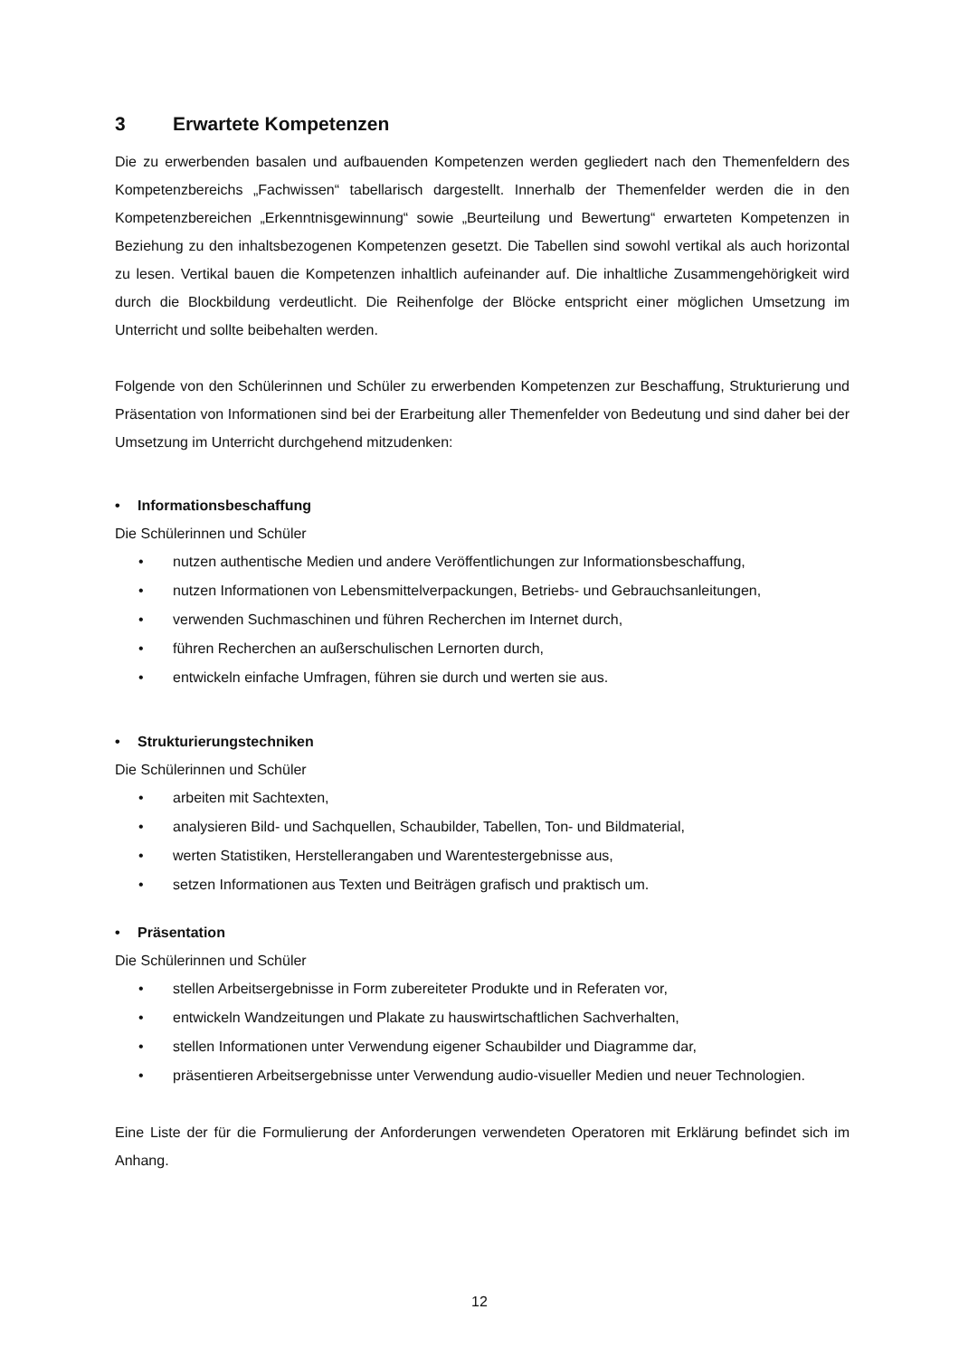3 Erwartete Kompetenzen
Die zu erwerbenden basalen und aufbauenden Kompetenzen werden gegliedert nach den Themenfeldern des Kompetenzbereichs „Fachwissen“ tabellarisch dargestellt. Innerhalb der Themenfelder werden die in den Kompetenzbereichen „Erkenntnisgewinnung“ sowie „Beurteilung und Bewertung“ erwarteten Kompetenzen in Beziehung zu den inhaltsbezogenen Kompetenzen gesetzt. Die Tabellen sind sowohl vertikal als auch horizontal zu lesen. Vertikal bauen die Kompetenzen inhaltlich aufeinander auf. Die inhaltliche Zusammengehörigkeit wird durch die Blockbildung verdeutlicht. Die Reihenfolge der Blöcke entspricht einer möglichen Umsetzung im Unterricht und sollte beibehalten werden.
Folgende von den Schülerinnen und Schüler zu erwerbenden Kompetenzen zur Beschaffung, Strukturierung und Präsentation von Informationen sind bei der Erarbeitung aller Themenfelder von Bedeutung und sind daher bei der Umsetzung im Unterricht durchgehend mitzudenken:
• Informationsbeschaffung
Die Schülerinnen und Schüler
• nutzen authentische Medien und andere Veröffentlichungen zur Informationsbeschaffung,
• nutzen Informationen von Lebensmittelverpackungen, Betriebs- und Gebrauchsanleitungen,
• verwenden Suchmaschinen und führen Recherchen im Internet durch,
• führen Recherchen an außerschulischen Lernorten durch,
• entwickeln einfache Umfragen, führen sie durch und werten sie aus.
• Strukturierungstechniken
Die Schülerinnen und Schüler
• arbeiten mit Sachtexten,
• analysieren Bild- und Sachquellen, Schaubilder, Tabellen, Ton- und Bildmaterial,
• werten Statistiken, Herstellerangaben und Warentestergebnisse aus,
• setzen Informationen aus Texten und Beiträgen grafisch und praktisch um.
• Präsentation
Die Schülerinnen und Schüler
• stellen Arbeitsergebnisse in Form zubereiteter Produkte und in Referaten vor,
• entwickeln Wandzeitungen und Plakate zu hauswirtschaftlichen Sachverhalten,
• stellen Informationen unter Verwendung eigener Schaubilder und Diagramme dar,
• präsentieren Arbeitsergebnisse unter Verwendung audio-visueller Medien und neuer Technologien.
Eine Liste der für die Formulierung der Anforderungen verwendeten Operatoren mit Erklärung befindet sich im Anhang.
12